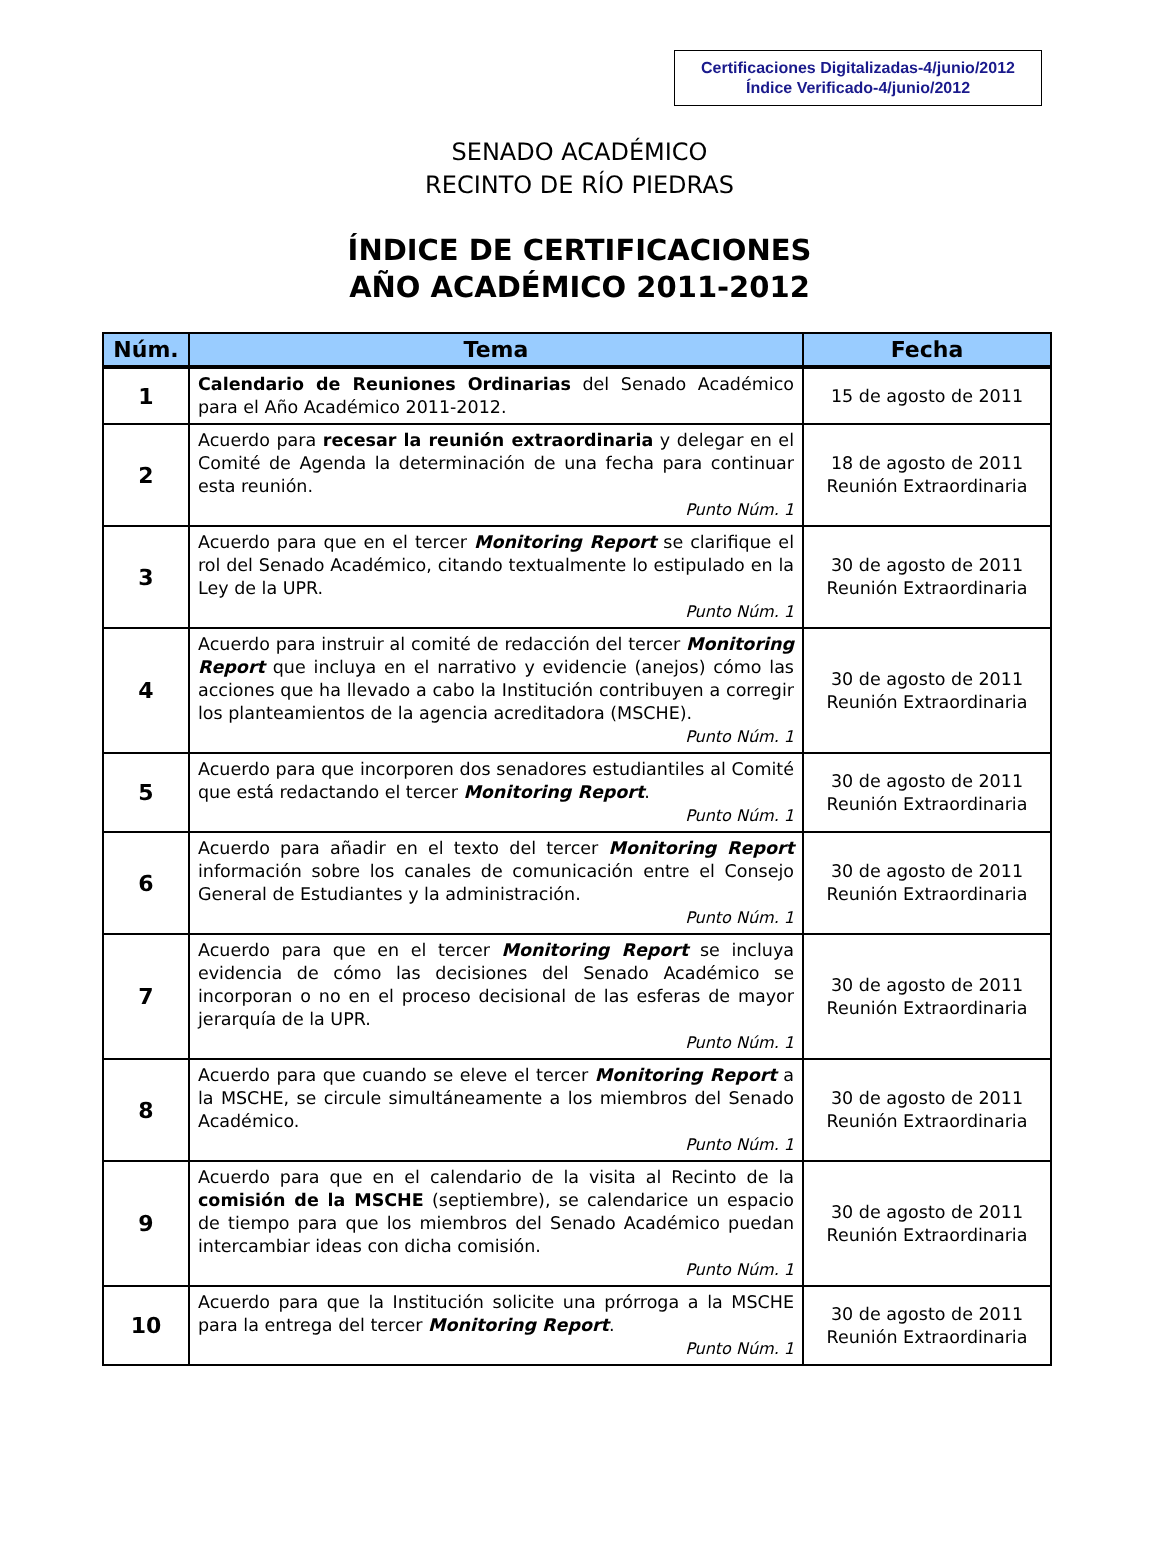Certificaciones Digitalizadas-4/junio/2012
Índice Verificado-4/junio/2012
SENADO ACADÉMICO
RECINTO DE RÍO PIEDRAS
ÍNDICE DE CERTIFICACIONES
AÑO ACADÉMICO 2011-2012
| Núm. | Tema | Fecha |
| --- | --- | --- |
| 1 | Calendario de Reuniones Ordinarias del Senado Académico para el Año Académico 2011-2012. | 15 de agosto de 2011 |
| 2 | Acuerdo para recesar la reunión extraordinaria y delegar en el Comité de Agenda la determinación de una fecha para continuar esta reunión. Punto Núm. 1 | 18 de agosto de 2011 Reunión Extraordinaria |
| 3 | Acuerdo para que en el tercer Monitoring Report se clarifique el rol del Senado Académico, citando textualmente lo estipulado en la Ley de la UPR. Punto Núm. 1 | 30 de agosto de 2011 Reunión Extraordinaria |
| 4 | Acuerdo para instruir al comité de redacción del tercer Monitoring Report que incluya en el narrativo y evidencie (anejos) cómo las acciones que ha llevado a cabo la Institución contribuyen a corregir los planteamientos de la agencia acreditadora (MSCHE). Punto Núm. 1 | 30 de agosto de 2011 Reunión Extraordinaria |
| 5 | Acuerdo para que incorporen dos senadores estudiantiles al Comité que está redactando el tercer Monitoring Report . Punto Núm. 1 | 30 de agosto de 2011 Reunión Extraordinaria |
| 6 | Acuerdo para añadir en el texto del tercer Monitoring Report información sobre los canales de comunicación entre el Consejo General de Estudiantes y la administración. Punto Núm. 1 | 30 de agosto de 2011 Reunión Extraordinaria |
| 7 | Acuerdo para que en el tercer Monitoring Report se incluya evidencia de cómo las decisiones del Senado Académico se incorporan o no en el proceso decisional de las esferas de mayor jerarquía de la UPR. Punto Núm. 1 | 30 de agosto de 2011 Reunión Extraordinaria |
| 8 | Acuerdo para que cuando se eleve el tercer Monitoring Report a la MSCHE, se circule simultáneamente a los miembros del Senado Académico. Punto Núm. 1 | 30 de agosto de 2011 Reunión Extraordinaria |
| 9 | Acuerdo para que en el calendario de la visita al Recinto de la comisión de la MSCHE (septiembre), se calendarice un espacio de tiempo para que los miembros del Senado Académico puedan intercambiar ideas con dicha comisión. Punto Núm. 1 | 30 de agosto de 2011 Reunión Extraordinaria |
| 10 | Acuerdo para que la Institución solicite una prórroga a la MSCHE para la entrega del tercer Monitoring Report . Punto Núm. 1 | 30 de agosto de 2011 Reunión Extraordinaria |